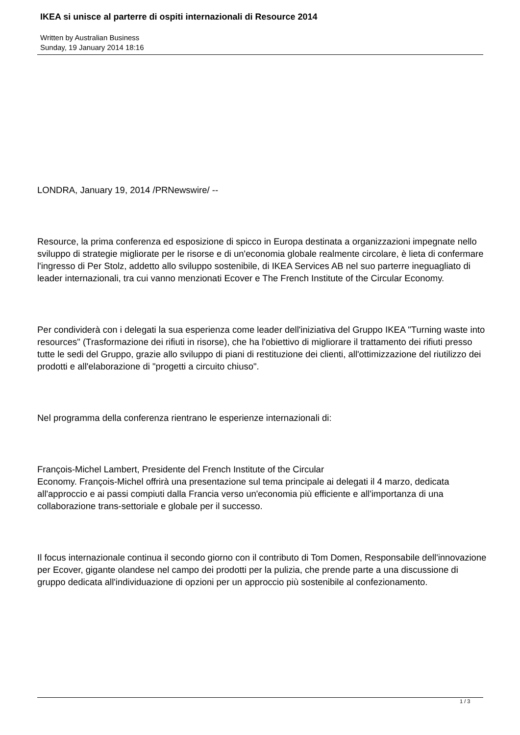IKEA si unisce al parterre di ospiti internazionali di Resource 2014
Written by Australian Business
Sunday, 19 January 2014 18:16
LONDRA, January 19, 2014 /PRNewswire/ --
Resource, la prima conferenza ed esposizione di spicco in Europa destinata a organizzazioni impegnate nello sviluppo di strategie migliorate per le risorse e di un'economia globale realmente circolare, è lieta di confermare l'ingresso di Per Stolz, addetto allo sviluppo sostenibile, di IKEA Services AB nel suo parterre ineguagliato di leader internazionali, tra cui vanno menzionati Ecover e The French Institute of the Circular Economy.
Per condividerà con i delegati la sua esperienza come leader dell'iniziativa del Gruppo IKEA "Turning waste into resources" (Trasformazione dei rifiuti in risorse), che ha l'obiettivo di migliorare il trattamento dei rifiuti presso tutte le sedi del Gruppo, grazie allo sviluppo di piani di restituzione dei clienti, all'ottimizzazione del riutilizzo dei prodotti e all'elaborazione di "progetti a circuito chiuso".
Nel programma della conferenza rientrano le esperienze internazionali di:
François-Michel Lambert, Presidente del French Institute of the Circular
Economy. François-Michel offrirà una presentazione sul tema principale ai delegati il 4 marzo, dedicata all'approccio e ai passi compiuti dalla Francia verso un'economia più efficiente e all'importanza di una collaborazione trans-settoriale e globale per il successo.
Il focus internazionale continua il secondo giorno con il contributo di Tom Domen, Responsabile dell'innovazione per Ecover, gigante olandese nel campo dei prodotti per la pulizia, che prende parte a una discussione di gruppo dedicata all'individuazione di opzioni per un approccio più sostenibile al confezionamento.
1 / 3